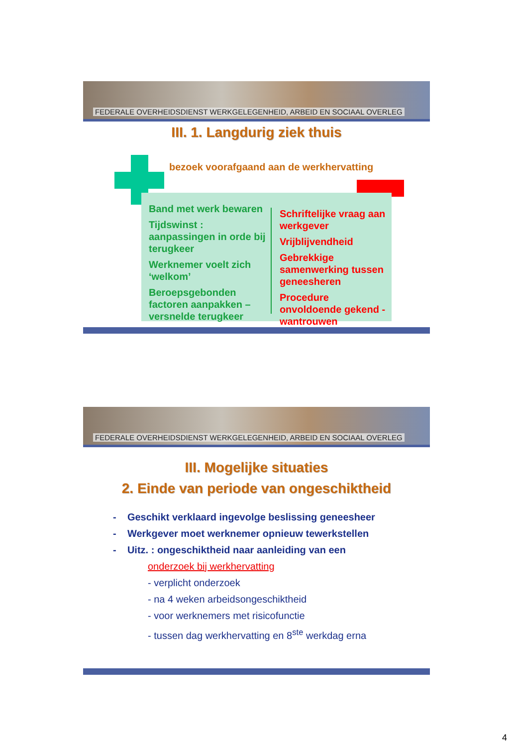FEDERALE OVERHEIDSDIENST WERKGELEGENHEID, ARBEID EN SOCIAAL OVERLEG
III. 1. Langdurig ziek thuis
bezoek voorafgaand aan de werkhervatting
Band met werk bewaren
Tijdswinst : aanpassingen in orde bij terugkeer
Werknemer voelt zich ‘welkom’
Beroepsgebonden factoren aanpakken – versnelde terugkeer
Schriftelijke vraag aan werkgever
Vrijblijvendheid
Gebrekkige samenwerking tussen geneesheren
Procedure onvoldoende gekend - wantrouwen
FEDERALE OVERHEIDSDIENST WERKGELEGENHEID, ARBEID EN SOCIAAL OVERLEG
III. Mogelijke situaties
2. Einde van periode van ongeschiktheid
- Geschikt verklaard ingevolge beslissing geneesheer
- Werkgever moet werknemer opnieuw tewerkstellen
- Uitz. : ongeschiktheid naar aanleiding van een
onderzoek bij werkhervatting
- verplicht onderzoek
- na 4 weken arbeidsongeschiktheid
- voor werknemers met risicofunctie
- tussen dag werkhervatting en 8<sup>ste</sup> werkdag erna
4